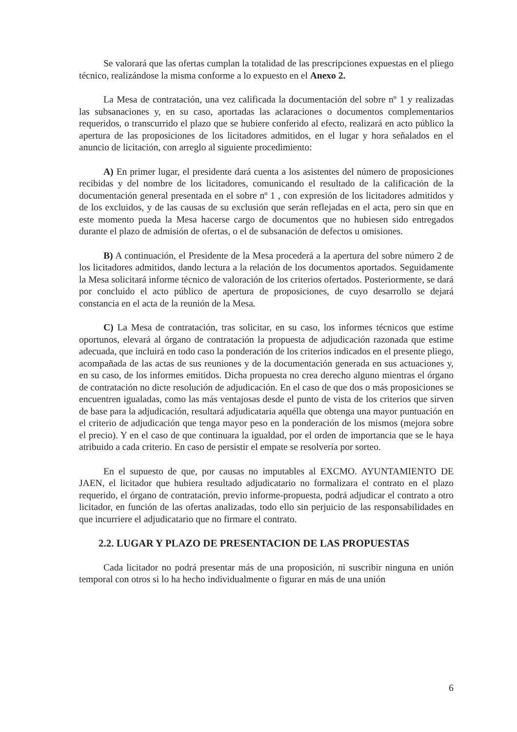Se valorará que las ofertas cumplan la totalidad de las prescripciones expuestas en el pliego técnico, realizándose la misma conforme a lo expuesto en el Anexo 2.
La Mesa de contratación, una vez calificada la documentación del sobre nº 1 y realizadas las subsanaciones y, en su caso, aportadas las aclaraciones o documentos complementarios requeridos, o transcurrido el plazo que se hubiere conferido al efecto, realizará en acto público la apertura de las proposiciones de los licitadores admitidos, en el lugar y hora señalados en el anuncio de licitación, con arreglo al siguiente procedimiento:
A) En primer lugar, el presidente dará cuenta a los asistentes del número de proposiciones recibidas y del nombre de los licitadores, comunicando el resultado de la calificación de la documentación general presentada en el sobre nº 1 , con expresión de los licitadores admitidos y de los excluidos, y de las causas de su exclusión que serán reflejadas en el acta, pero sin que en este momento pueda la Mesa hacerse cargo de documentos que no hubiesen sido entregados durante el plazo de admisión de ofertas, o el de subsanación de defectos u omisiones.
B) A continuación, el Presidente de la Mesa procederá a la apertura del sobre número 2 de los licitadores admitidos, dando lectura a la relación de los documentos aportados. Seguidamente la Mesa solicitará informe técnico de valoración de los criterios ofertados. Posteriormente, se dará por concluido el acto público de apertura de proposiciones, de cuyo desarrollo se dejará constancia en el acta de la reunión de la Mesa.
C) La Mesa de contratación, tras solicitar, en su caso, los informes técnicos que estime oportunos, elevará al órgano de contratación la propuesta de adjudicación razonada que estime adecuada, que incluirá en todo caso la ponderación de los criterios indicados en el presente pliego, acompañada de las actas de sus reuniones y de la documentación generada en sus actuaciones y, en su caso, de los informes emitidos. Dicha propuesta no crea derecho alguno mientras el órgano de contratación no dicte resolución de adjudicación. En el caso de que dos o más proposiciones se encuentren igualadas, como las más ventajosas desde el punto de vista de los criterios que sirven de base para la adjudicación, resultará adjudicataria aquélla que obtenga una mayor puntuación en el criterio de adjudicación que tenga mayor peso en la ponderación de los mismos (mejora sobre el precio). Y en el caso de que continuara la igualdad, por el orden de importancia que se le haya atribuido a cada criterio. En caso de persistir el empate se resolvería por sorteo.
En el supuesto de que, por causas no imputables al EXCMO. AYUNTAMIENTO DE JAEN, el licitador que hubiera resultado adjudicatario no formalizara el contrato en el plazo requerido, el órgano de contratación, previo informe-propuesta, podrá adjudicar el contrato a otro licitador, en función de las ofertas analizadas, todo ello sin perjuicio de las responsabilidades en que incurriere el adjudicatario que no firmare el contrato.
2.2. LUGAR Y PLAZO DE PRESENTACION DE LAS PROPUESTAS
Cada licitador no podrá presentar más de una proposición, ni suscribir ninguna en unión temporal con otros si lo ha hecho individualmente o figurar en más de una unión
6